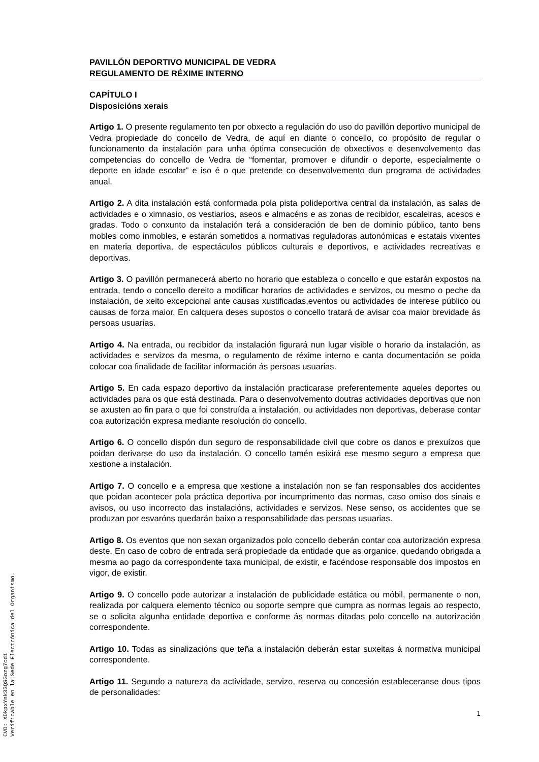PAVILLÓN DEPORTIVO MUNICIPAL DE VEDRA
REGULAMENTO DE RÉXIME INTERNO
CAPÍTULO I
Disposicións xerais
Artigo 1. O presente regulamento ten por obxecto a regulación do uso do pavillón deportivo municipal de Vedra propiedade do concello de Vedra, de aquí en diante o concello, co propósito de regular o funcionamento da instalación para unha óptima consecución de obxectivos e desenvolvemento das competencias do concello de Vedra de “fomentar, promover e difundir o deporte, especialmente o deporte en idade escolar” e iso é o que pretende co desenvolvemento dun programa de actividades anual.
Artigo 2. A dita instalación está conformada pola pista polideportiva central da instalación, as salas de actividades e o ximnasio, os vestiarios, aseos e almacéns e as zonas de recibidor, escaleiras, acesos e gradas. Todo o conxunto da instalación terá a consideración de ben de dominio público, tanto bens mobles como inmobles, e estarán sometidos a normativas reguladoras autonómicas e estatais vixentes en materia deportiva, de espectáculos públicos culturais e deportivos, e actividades recreativas e deportivas.
Artigo 3. O pavillón permanecerá aberto no horario que estableza o concello e que estarán expostos na entrada, tendo o concello dereito a modificar horarios de actividades e servizos, ou mesmo o peche da instalación, de xeito excepcional ante causas xustificadas,eventos ou actividades de interese público ou causas de forza maior. En calquera deses supostos o concello tratará de avisar coa maior brevidade ás persoas usuarias.
Artigo 4. Na entrada, ou recibidor da instalación figurará nun lugar visible o horario da instalación, as actividades e servizos da mesma, o regulamento de réxime interno e canta documentación se poida colocar coa finalidade de facilitar información ás persoas usuarias.
Artigo 5. En cada espazo deportivo da instalación practicarase preferentemente aqueles deportes ou actividades para os que está destinada. Para o desenvolvemento doutras actividades deportivas que non se axusten ao fin para o que foi construída a instalación, ou actividades non deportivas, deberase contar coa autorización expresa mediante resolución do concello.
Artigo 6. O concello dispón dun seguro de responsabilidade civil que cobre os danos e prexuízos que poidan derivarse do uso da instalación. O concello tamén esixirá ese mesmo seguro a empresa que xestione a instalación.
Artigo 7. O concello e a empresa que xestione a instalación non se fan responsables dos accidentes que poidan acontecer pola práctica deportiva por incumprimento das normas, caso omiso dos sinais e avisos, ou uso incorrecto das instalacións, actividades e servizos. Nese senso, os accidentes que se produzan por esvaróns quedarán baixo a responsabilidade das persoas usuarias.
Artigo 8. Os eventos que non sexan organizados polo concello deberán contar coa autorización expresa deste. En caso de cobro de entrada será propiedade da entidade que as organice, quedando obrigada a mesma ao pago da correspondente taxa municipal, de existir, e facéndose responsable dos impostos en vigor, de existir.
Artigo 9. O concello pode autorizar a instalación de publicidade estática ou móbil, permanente o non, realizada por calquera elemento técnico ou soporte sempre que cumpra as normas legais ao respecto, se o solicita algunha entidade deportiva e conforme ás normas ditadas polo concello na autorización correspondente.
Artigo 10. Todas as sinalizacións que teña a instalación deberán estar suxeitas á normativa municipal correspondente.
Artigo 11. Segundo a natureza da actividade, servizo, reserva ou concesión estableceranse dous tipos de personalidades:
1
CVD: XDkpxYnk33QSGozg7cdi
Verificable en la Sede Electrónica del Organismo.